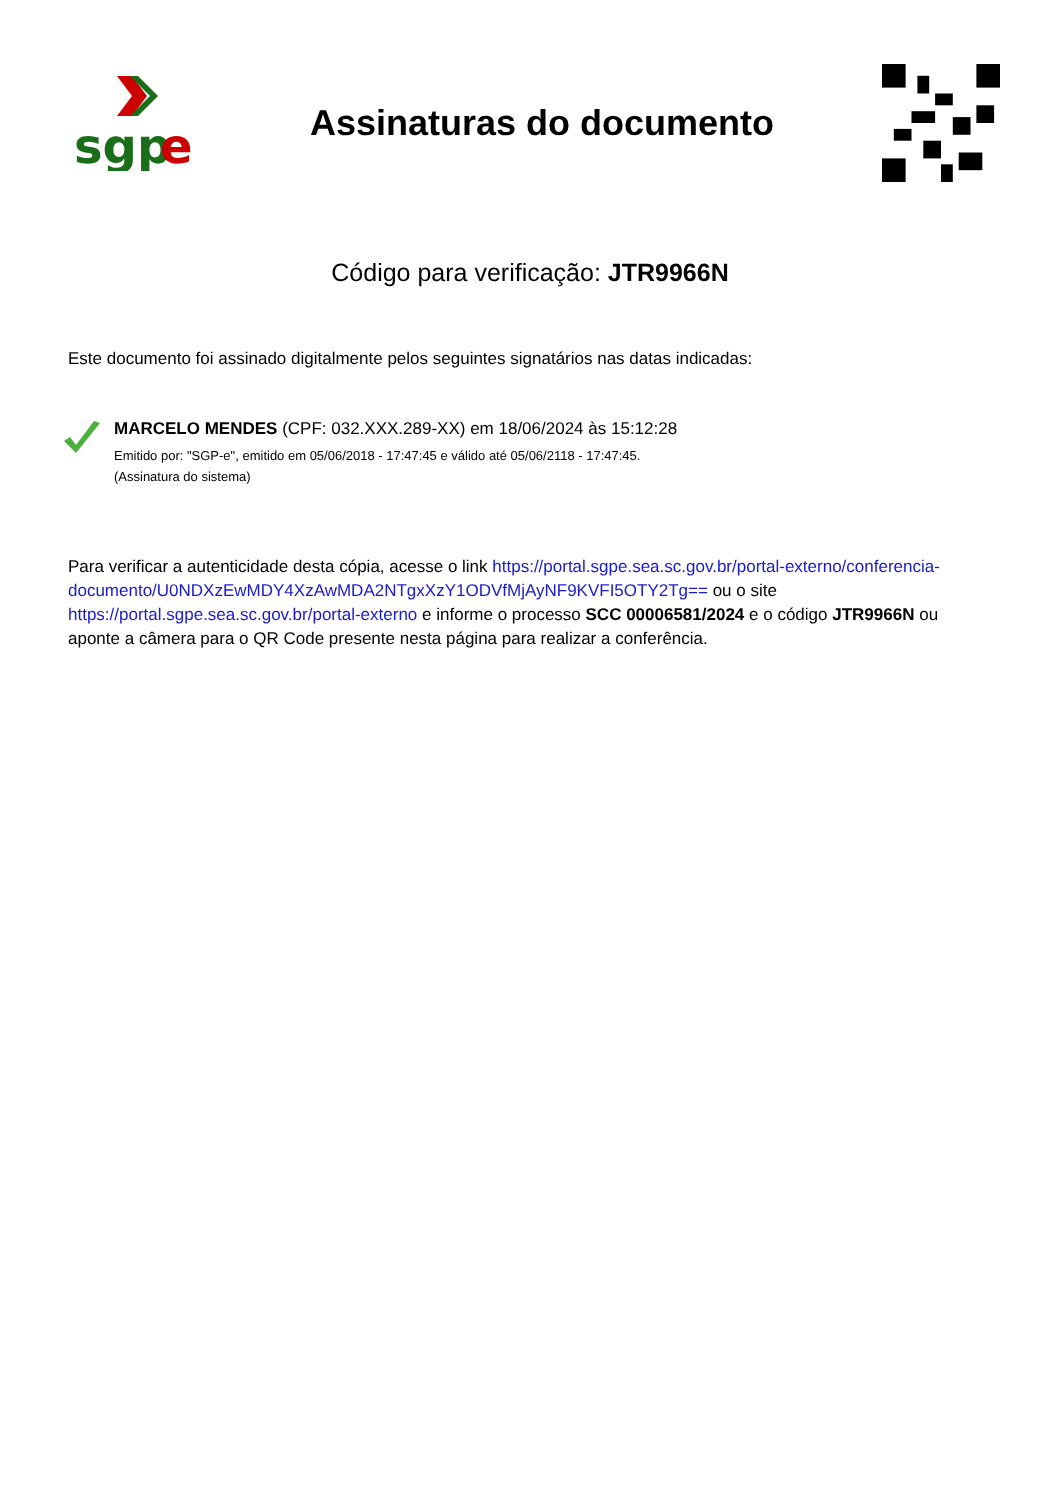sgp
e
Assinaturas do documento
Código para verificação: JTR9966N
Este documento foi assinado digitalmente pelos seguintes signatários nas datas indicadas:
MARCELO MENDES (CPF: 032.XXX.289-XX) em 18/06/2024 às 15:12:28
Emitido por: "SGP-e", emitido em 05/06/2018 - 17:47:45 e válido até 05/06/2118 - 17:47:45.
(Assinatura do sistema)
Para verificar a autenticidade desta cópia, acesse o link https://portal.sgpe.sea.sc.gov.br/portal-externo/conferencia-documento/U0NDXzEwMDY4XzAwMDA2NTgxXzY1ODVfMjAyNF9KVFI5OTY2Tg== ou o site https://portal.sgpe.sea.sc.gov.br/portal-externo e informe o processo SCC 00006581/2024 e o código JTR9966N ou aponte a câmera para o QR Code presente nesta página para realizar a conferência.